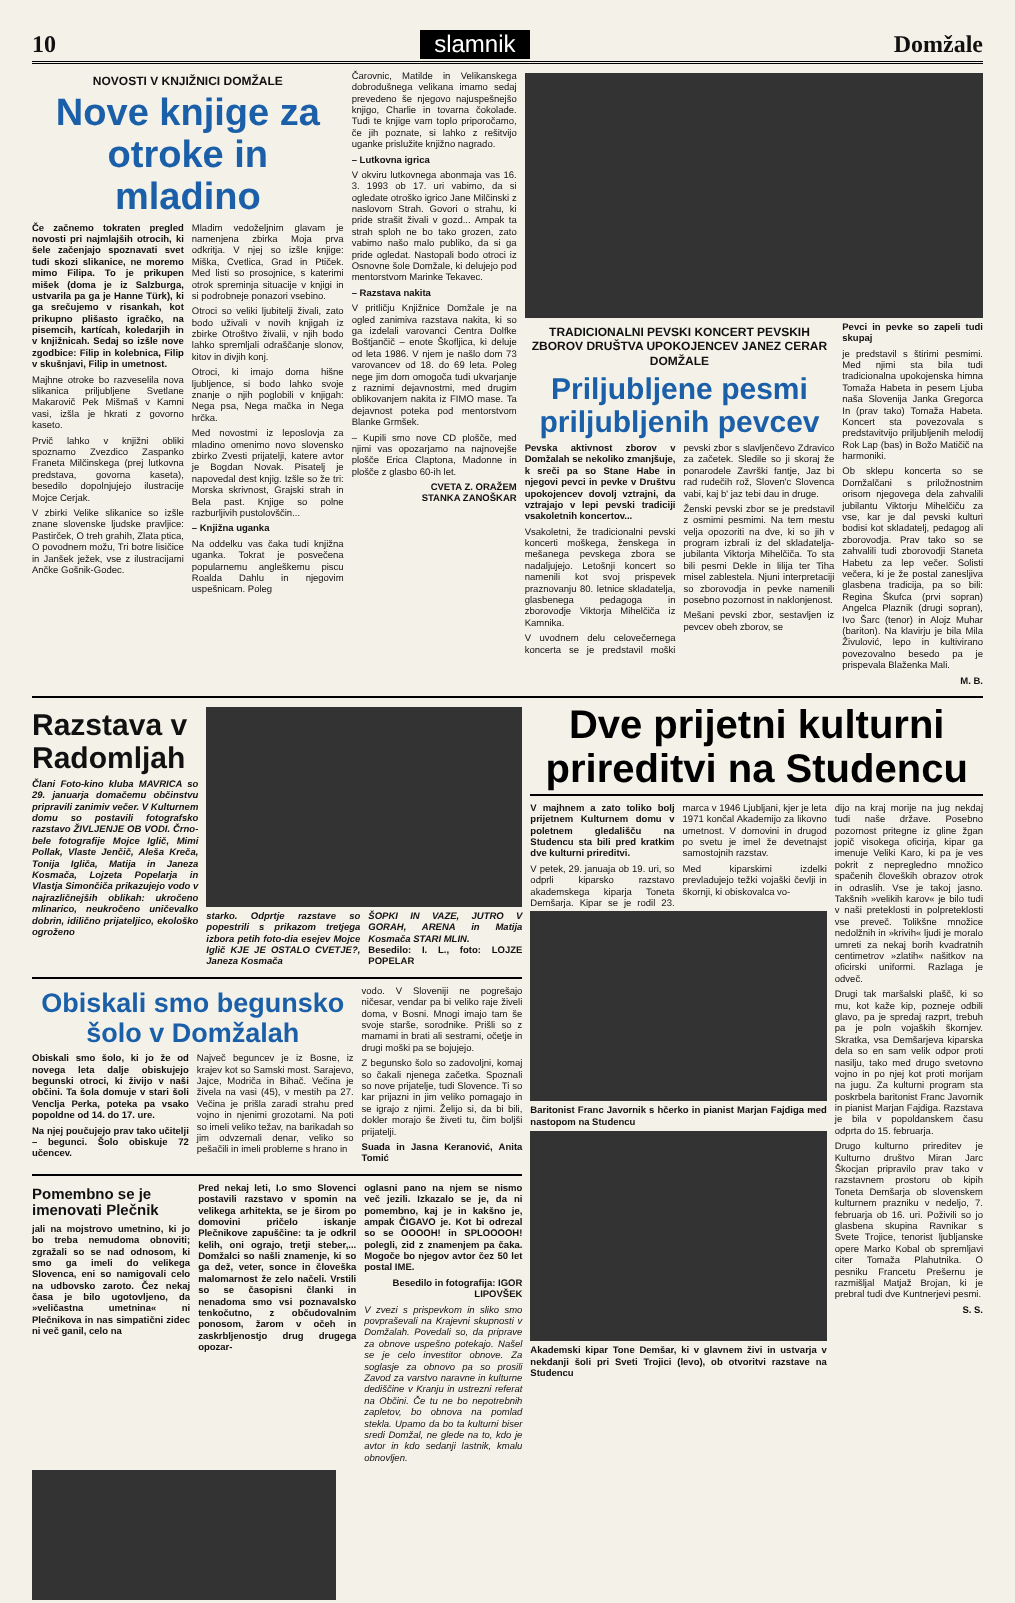10 slamnik Domžale
NOVOSTI V KNJIŽNICI DOMŽALE
Nove knjige za otroke in mladino
Če začnemo tokraten pregled novosti pri najmlajših otrocih, ki šele začenjajo spoznavati svet tudi skozi slikanice, ne moremo mimo Filipa. To je prikupen mišek (doma je iz Salzburga, ustvarila pa ga je Hanne Türk), ki ga srečujemo v risankah, kot prikupno plišasto igračko, na pisemcih, kartícah, koledarjih in v knjižnicah. Sedaj so izšle nove zgodbice: Filip in kolebnica, Filip v skušnjavi, Filip in umetnost.
Majhne otroke bo razveselila nova slikanica priljubljene Svetlane Makarovič Pek Mišmaš v Kamni vasi, izšla je hkrati z govorno kaseto.
Prvič lahko v knjižni obliki spoznamo Zvezdico Zaspanko Franeta Milčinskega (prej lutkovna predstava, govorna kaseta), besedilo dopolnjujejo ilustracije Mojce Cerjak.
V zbirki Velike slikanice so izšle znane slovenske ljudske pravljice: Pastirček, O treh grahih, Zlata ptica, O povodnem možu, Tri botre lisičice in Janšek ježek, vse z ilustracijami Ančke Gošnik-Godec.
Mladim vedoželjnim glavam je namenjena zbirka Moja prva odkritja. V njej so izšle knjige: Miška, Cvetlica, Grad in Ptiček. Med listi so prosojnice, s katerimi otrok spreminja situacije v knjigi in si podrobneje ponazori vsebino.
Otroci so veliki ljubitelji živali, zato bodo uživali v novih knjigah iz zbirke Otroštvo živalii, v njih bodo lahko spremljali odraščanje slonov, kitov in divjih konj.
Otroci, ki imajo doma hišne ljubljence, si bodo lahko svoje znanje o njih poglobili v knjigah: Nega psa, Nega mačka in Nega hrčka.
Med novostmi iz leposlovja za mladino omenimo novo slovensko zbirko Zvesti prijatelji, katere avtor je Bogdan Novak. Pisatelj je napovedal dest knjig. Izšle so že tri: Morska skrivnost, Grajski strah in Bela past. Knjige so polne razburljivih pustolovščin...
– Knjižna uganka
Na oddelku vas čaka tudi knjižna uganka. Tokrat je posvečena popularnemu angleškemu piscu Roalda Dahlu in njegovim uspešnicam. Poleg
Čarovnic, Matilde in Velikanskega dobrodušnega velikana imamo sedaj prevedeno še njegovo najuspešnejšo knjigo, Charlie in tovarna čokolade. Tudi te knjige vam toplo priporočamo, če jih poznate, si lahko z rešitvijo uganke prislužite knjižno nagrado.
– Lutkovna igrica
V okviru lutkovnega abonmaja vas 16. 3. 1993 ob 17. uri vabimo, da si ogledate otroško igrico Jane Milčinski z naslovom Strah. Govori o strahu, ki pride strašit živali v gozd... Ampak ta strah sploh ne bo tako grozen, zato vabimo našo malo publiko, da si ga pride ogledat. Nastopali bodo otroci iz Osnovne šole Domžale, ki delujejo pod mentorstvom Marinke Tekavec.
– Razstava nakita
V pritličju Knjižnice Domžale je na ogled zanimiva razstava nakita, ki so ga izdelali varovanci Centra Dolfke Boštjančič – enote Škofljica, ki deluje od leta 1986. V njem je našlo dom 73 varovancev od 18. do 69 leta. Poleg nege jim dom omogoča tudi ukvarjanje z raznimi dejavnostmi, med drugim oblikovanjem nakita iz FIMO mase. Ta dejavnost poteka pod mentorstvom Blanke Grmšek.
– Kupili smo nove CD plošče, med njimi vas opozarjamo na najnovejše plošče Erica Claptona, Madonne in plošče z glasbo 60-ih let.
CVETA Z. ORAŽEM
STANKA ZANOŠKAR
TRADICIONALNI PEVSKI KONCERT PEVSKIH ZBOROV DRUŠTVA UPOKOJENCEV JANEZ CERAR DOMŽALE
Priljubljene pesmi priljubljenih pevcev
Pevska aktivnost zborov v Domžalah se nekoliko zmanjšuje, k sreči pa so Stane Habe in njegovi pevci in pevke v Društvu upokojencev dovolj vztrajni, da vztrajajo v lepi pevski tradiciji vsakoletnih koncertov...
Vsakoletni, že tradicionalni pevski koncerti moškega, ženskega in mešanega pevskega zbora se nadaljujejo. Letošnji koncert so namenili kot svoj prispevek praznovanju 80. letnice skladatelja, glasbenega pedagoga in zborovodje Viktorja Mihelčiča iz Kamnika.
V uvodnem delu celovečernega koncerta se je predstavil moški pevski zbor s slavljenčevo Zdravico za začetek. Sledile so ji skoraj že ponarodele Završki fantje, Jaz bi rad rudečih rož, Sloven'c Slovenca vabi, kaj b' jaz tebi dau in druge.
Ženski pevski zbor se je predstavil z osmimi pesmimi. Na tem mestu velja opozoriti na dve, ki so jih v program izbrali iz del skladatelja-jubilanta Viktorja Mihelčiča. To sta bili pesmi Dekle in lilija ter Tiha misel zablestela. Njuni interpretaciji so zborovodja in pevke namenili posebno pozornost in naklonjenost.
Mešani pevski zbor, sestavljen iz pevcev obeh zborov, se
Pevci in pevke so zapeli tudi skupaj
je predstavil s štirimi pesmimi. Med njimi sta bila tudi tradicionalna upokojenska himna Tomaža Habeta in pesem Ljuba naša Slovenija Janka Gregorca In (prav tako) Tomaža Habeta. Koncert sta povezovala s predstavitvijo priljubljenih melodij Rok Lap (bas) in Božo Matičič na harmoniki.
Ob sklepu koncerta so se Domžalčani s priložnostnim orisom njegovega dela zahvalili jubilantu Viktorju Mihelčiču za vse, kar je dal pevski kulturi bodisi kot skladatelj, pedagog ali zborovodja. Prav tako so se zahvalili tudi zborovodji Staneta Habetu za lep večer. Solisti večera, ki je že postal zanesljiva glasbena tradicija, pa so bili: Regina Škufca (prvi sopran) Angelca Plaznik (drugi sopran), Ivo Šarc (tenor) in Alojz Muhar (bariton). Na klavirju je bila Mila Živulović, lepo in kultivirano povezovalno besedo pa je prispevala Blaženka Mali.
M. B.
Razstava v Radomljah
Člani Foto-kino kluba MAVRICA so 29. januarja domačemu občinstvu pripravili zanimiv večer. V Kulturnem domu so postavili fotografsko razstavo ŽIVLJENJE OB VODI. Črno-bele fotografije Mojce Iglič, Mimi Pollak, Vlaste Jenčič, Aleša Kreča, Tonija Igliča, Matija in Janeza Kosmača, Lojzeta Popelarja in Vlastja Simončiča prikazujejo vodo v najrazličnejših oblikah: ukročeno mlinarico, neukročeno uničevalko dobrin, idilično prijateljico, ekološko ogroženo
starko. Odprtje razstave so popestrili s prikazom tretjega izbora petih foto-dia esejev Mojce Iglič KJE JE OSTALO CVETJE?, Janeza Kosmača
ŠOPKI IN VAZE, JUTRO V GORAH, ARENA in Matija Kosmača STARI MLIN.
Besedilo: I. L., foto: LOJZE POPELAR
Obiskali smo begunsko šolo v Domžalah
Obiskali smo šolo, ki jo že od novega leta dalje obiskujejo begunski otroci, ki živijo v naši občini. Ta šola domuje v stari šoli Venclja Perka, poteka pa vsako popoldne od 14. do 17. ure.
Na njej poučujejo prav tako učitelji – begunci. Šolo obiskuje 72 učencev.
Največ beguncev je iz Bosne, iz krajev kot so Samski most. Sarajevo, Jajce, Modriča in Bihač. Večina je živela na vasi (45), v mestih pa 27. Večina je prišla zaradi strahu pred vojno in njenimi grozotami. Na poti so imeli veliko težav, na barikadah so jim odvzemali denar, veliko so pešačili in imeli probleme s hrano in
vodo. V Sloveniji ne pogrešajo ničesar, vendar pa bi veliko raje živeli doma, v Bosni. Mnogi imajo tam še svoje starše, sorodnike. Prišli so z mamami in brati ali sestrami, očetje in drugi moški pa se bojujejo.
Z begunsko šolo so zadovoljni, komaj so čakali njenega začetka. Spoznali so nove prijatelje, tudi Slovence. Ti so kar prijazni in jim veliko pomagajo in se igrajo z njimi. Želijo si, da bi bili, dokler morajo še živeti tu, čim boljši prijatelji.
Suada in Jasna Keranović, Anita Tomić
Pomembno se je imenovati Plečnik
jali na mojstrovo umetnino, ki jo bo treba nemudoma obnoviti; zgražali so se nad odnosom, ki smo ga imeli do velikega Slovenca, eni so namigovali celo na udbovsko zarotо. Čez nekaj časa je bilo ugotovljeno, da »veličastna umetnina« ni Plečnikova in nas simpatični zidec ni več ganil, celo na
Pred nekaj leti, I.o smo Slovenci postavili razstavo v spomin na velikega arhitekta, se je širom po domovini pričelo iskanje Plečnikove zapuščine: ta je odkril kelih, oni ograjo, tretji steber,... Domžalci so našli znamenje, ki so ga dež, veter, sonce in človeška malomarnost že zelo načeli. Vrstili so se časopisni članki in nenadoma smo vsi poznavalsko tenkočutno, z občudovalnim ponosom, žarom v očeh in zaskrbljenostjo drug drugega opozar-
oglasni pano na njem se nismo več jezili. Izkazalo se je, da ni pomembno, kaj je in kakšno je, ampak ČIGAVO je. Kot bi odrezal so se OOOOH! in SPLOOOOH! polegli, zid z znamenjem pa čaka. Mogoče bo njegov avtor čez 50 let postal IME.
Besedilo in fotografija: IGOR LIPOVŠEK
V zvezi s prispevkom in sliko smo povpraševali na Krajevni skupnosti v Domžalah. Povedali so, da priprave za obnove uspešno potekajo. Našel se je celo investitor obnove. Za soglasje za obnovo pa so prosili Zavod za varstvo naravne in kulturne dediščine v Kranju in ustrezni referat na Občini. Če tu ne bo nepotrebnih zapletov, bo obnova na pomlad stekla. Upamo da bo ta kulturni biser sredi Domžal, ne glede na to, kdo je avtor in kdo sedanji lastnik, kmalu obnovljen.
Dve prijetni kulturni prireditvi na Studencu
V majhnem a zato toliko bolj prijetnem Kulturnem domu v poletnem gledališču na Studencu sta bili pred kratkim dve kulturni prireditvi.
V petek, 29. januaja ob 19. uri, so odprli kiparsko razstavo akademskega kiparja Toneta Demšarja. Kipar se je rodil 23. marca v 1946 Ljubljani, kjer je leta 1971 končal Akademijo za likovno umetnost. V domovini in drugod po svetu je imel že devetnajst samostojnih razstav.
Med kiparskimi izdelki prevladujejo težki vojaški čevlji in škornji, ki obiskovalca vo-
Baritonist Franc Javornik s hčerko in pianist Marjan Fajdiga med nastopom na Studencu
Akademski kipar Tone Demšar, ki v glavnem živi in ustvarja v nekdanji šoli pri Sveti Trojici (levo), ob otvoritvi razstave na Studencu
dijo na kraj morije na jug nekdaj tudi naše države. Posebno pozornost pritegne iz gline žgan jopič visokega oficirja, kipar ga imenuje Veliki Karo, ki pa je ves pokrit z nepregledno množico spačenih človeških obrazov otrok in odraslih. Vse je takoj jasno. Takšnih »velikih karov« je bilo tudi v naši preteklosti in polpreteklosti vse preveč. Tolikšne množice nedolžnih in »krivih« ljudi je moralo umreti za nekaj borih kvadratnih centimetrov »zlatih« našitkov na oficirski uniformi. Razlaga je odveč.
Drugi tak maršalski plašč, ki so mu, kot kaže kip, pozneje odbili glavo, pa je spredaj razprt, trebuh pa je poln vojaških škornjev. Skratka, vsa Demšarjeva kiparska dela so en sam velik odpor proti nasilju, tako med drugo svetovno vojno in po njej kot proti morijam na jugu. Za kulturni program sta poskrbela baritonist Franc Javornik in pianist Marjan Fajdiga. Razstava je bila v popoldanskem času odprta do 15. februarja.
Drugo kulturno prireditev je Kulturno društvo Miran Jarc Škocjan pripravilo prav tako v razstavnem prostoru ob kipih Toneta Demšarja ob slovenskem kulturnem prazniku v nedeljo, 7. februarja ob 16. uri. Poživili so jo glasbena skupina Ravnikar s Svete Trojice, tenorist ljubljanske opere Marko Kobal ob spremljavi citer Tomaža Plahutnika. O pesniku Francetu Prešernu je razmišljal Matjaž Brojan, ki je prebral tudi dve Kuntnerjevi pesmi.
S. S.